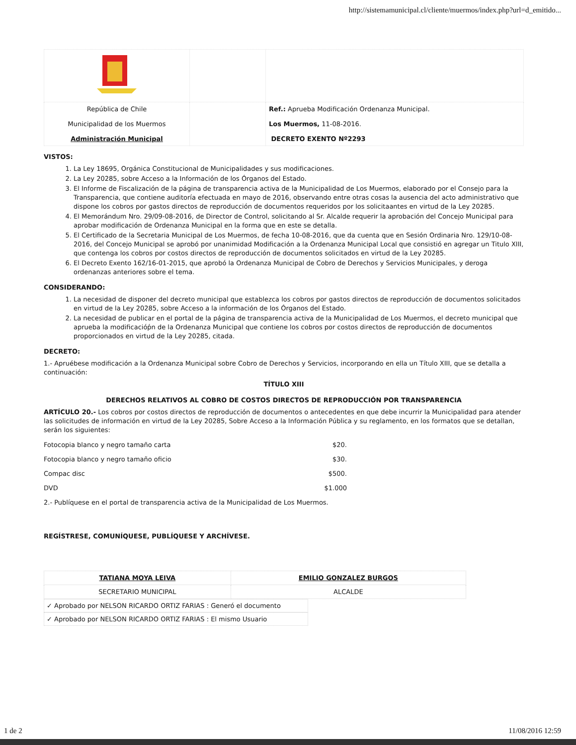http://sistemamunicipal.cl/cliente/muermos/index.php?url=d_emitido...
| República de Chile Municipalidad de los Muermos Administración Municipal | | Ref.: Aprueba Modificación Ordenanza Municipal. Los Muermos, 11-08-2016. DECRETO EXENTO Nº2293 |
VISTOS:
1. La Ley 18695, Orgánica Constitucional de Municipalidades y sus modificaciones.
2. La Ley 20285, sobre Acceso a la Información de los Órganos del Estado.
3. El Informe de Fiscalización de la página de transparencia activa de la Municipalidad de Los Muermos, elaborado por el Consejo para la Transparencia, que contiene auditoría efectuada en mayo de 2016, observando entre otras cosas la ausencia del acto administrativo que dispone los cobros por gastos directos de reproducción de documentos requeridos por los solicitaantes en virtud de la Ley 20285.
4. El Memorándum Nro. 29/09-08-2016, de Director de Control, solicitando al Sr. Alcalde requerir la aprobación del Concejo Municipal para aprobar modificación de Ordenanza Municipal en la forma que en este se detalla.
5. El Certificado de la Secretaria Municipal de Los Muermos, de fecha 10-08-2016, que da cuenta que en Sesión Ordinaria Nro. 129/10-08-2016, del Concejo Municipal se aprobó por unanimidad Modificación a la Ordenanza Municipal Local que consistió en agregar un Titulo XIII, que contenga los cobros por costos directos de reproducción de documentos solicitados en virtud de la Ley 20285.
6. El Decreto Exento 162/16-01-2015, que aprobó la Ordenanza Municipal de Cobro de Derechos y Servicios Municipales, y deroga ordenanzas anteriores sobre el tema.
CONSIDERANDO:
1. La necesidad de disponer del decreto municipal que establezca los cobros por gastos directos de reproducción de documentos solicitados en virtud de la Ley 20285, sobre Acceso a la información de los Órganos del Estado.
2. La necesidad de publicar en el portal de la página de transparencia activa de la Municipalidad de Los Muermos, el decreto municipal que aprueba la modificacióṕn de la Ordenanza Municipal que contiene los cobros por costos directos de reproducción de documentos proporcionados en virtud de la Ley 20285, citada.
DECRETO:
1.- Apruébese modificación a la Ordenanza Municipal sobre Cobro de Derechos y Servicios, incorporando en ella un Título XIII, que se detalla a continuación:
TÍTULO XIII
DERECHOS RELATIVOS AL COBRO DE COSTOS DIRECTOS DE REPRODUCCIÓN POR TRANSPARENCIA
ARTÍCULO 20.- Los cobros por costos directos de reproducción de documentos o antecedentes en que debe incurrir la Municipalidad para atender las solicitudes de información en virtud de la Ley 20285, Sobre Acceso a la Información Pública y su reglamento, en los formatos que se detallan, serán los siguientes:
| Fotocopia blanco y negro tamaño carta | $20. |
| Fotocopia blanco y negro tamaño oficio | $30. |
| Compac disc | $500. |
| DVD | $1.000 |
2.- Publíquese en el portal de transparencia activa de la Municipalidad de Los Muermos.
REGÍSTRESE, COMUNÍQUESE, PUBLÍQUESE Y ARCHÍVESE.
| TATIANA MOYA LEIVA | EMILIO GONZALEZ BURGOS |
| SECRETARIO MUNICIPAL | ALCALDE |
✓ Aprobado por NELSON RICARDO ORTIZ FARIAS : Generó el documento
✓ Aprobado por NELSON RICARDO ORTIZ FARIAS : El mismo Usuario
1 de 2 11/08/2016 12:59